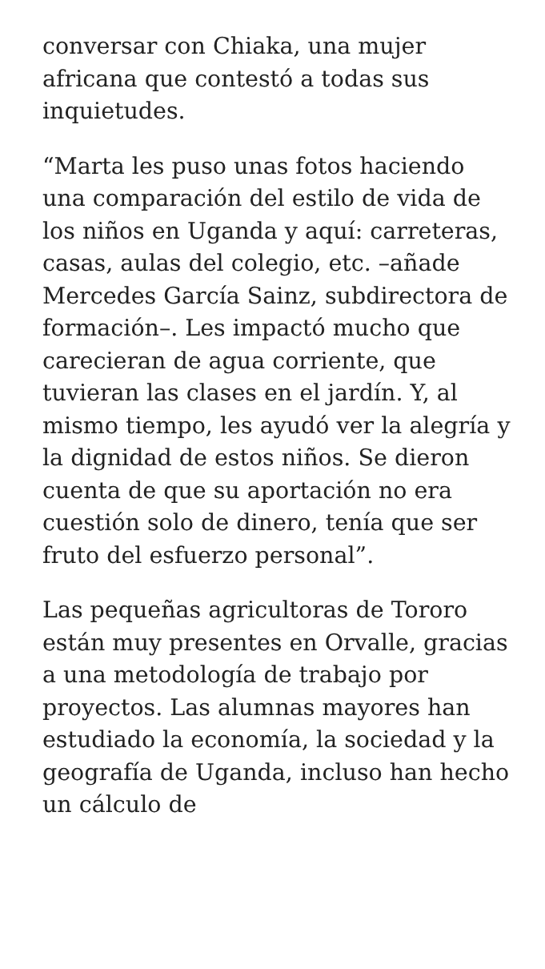conversar con Chiaka, una mujer africana que contestó a todas sus inquietudes.
“Marta les puso unas fotos haciendo una comparación del estilo de vida de los niños en Uganda y aquí: carreteras, casas, aulas del colegio, etc. –añade Mercedes García Sainz, subdirectora de formación–. Les impactó mucho que carecieran de agua corriente, que tuvieran las clases en el jardín. Y, al mismo tiempo, les ayudó ver la alegría y la dignidad de estos niños. Se dieron cuenta de que su aportación no era cuestión solo de dinero, tenía que ser fruto del esfuerzo personal”.
Las pequeñas agricultoras de Tororo están muy presentes en Orvalle, gracias a una metodología de trabajo por proyectos. Las alumnas mayores han estudiado la economía, la sociedad y la geografía de Uganda, incluso han hecho un cálculo de